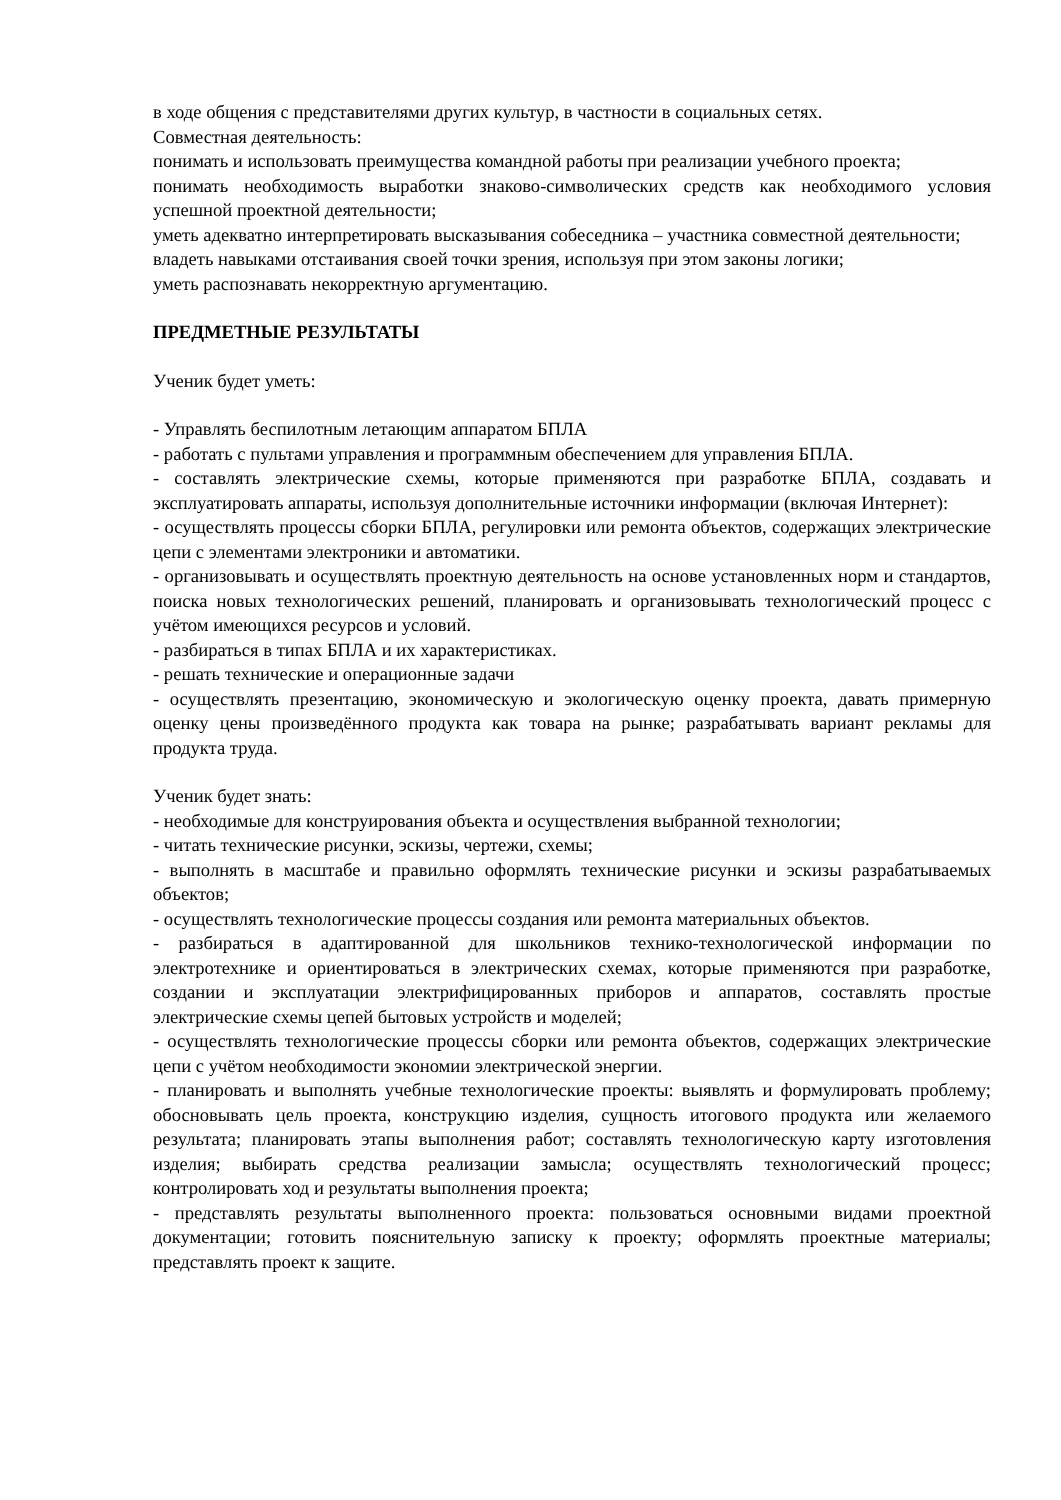в ходе общения с представителями других культур, в частности в социальных сетях.
Совместная деятельность:
понимать и использовать преимущества командной работы при реализации учебного проекта;
понимать необходимость выработки знаково-символических средств как необходимого условия успешной проектной деятельности;
уметь адекватно интерпретировать высказывания собеседника – участника совместной деятельности;
владеть навыками отстаивания своей точки зрения, используя при этом законы логики;
уметь распознавать некорректную аргументацию.
ПРЕДМЕТНЫЕ РЕЗУЛЬТАТЫ
Ученик будет уметь:
- Управлять беспилотным летающим аппаратом БПЛА
- работать с пультами управления и программным обеспечением для управления БПЛА.
- составлять электрические схемы, которые применяются при разработке БПЛА, создавать и эксплуатировать аппараты, используя дополнительные источники информации (включая Интернет):
- осуществлять процессы сборки БПЛА, регулировки или ремонта объектов, содержащих электрические цепи с элементами электроники и автоматики.
- организовывать и осуществлять проектную деятельность на основе установленных норм и стандартов, поиска новых технологических решений, планировать и организовывать технологический процесс с учётом имеющихся ресурсов и условий.
- разбираться в типах БПЛА и их характеристиках.
- решать технические и операционные задачи
- осуществлять презентацию, экономическую и экологическую оценку проекта, давать примерную оценку цены произведённого продукта как товара на рынке; разрабатывать вариант рекламы для продукта труда.
Ученик будет знать:
- необходимые для конструирования объекта и осуществления выбранной технологии;
- читать технические рисунки, эскизы, чертежи, схемы;
- выполнять в масштабе и правильно оформлять технические рисунки и эскизы разрабатываемых объектов;
- осуществлять технологические процессы создания или ремонта материальных объектов.
- разбираться в адаптированной для школьников технико-технологической информации по электротехнике и ориентироваться в электрических схемах, которые применяются при разработке, создании и эксплуатации электрифицированных приборов и аппаратов, составлять простые электрические схемы цепей бытовых устройств и моделей;
- осуществлять технологические процессы сборки или ремонта объектов, содержащих электрические цепи с учётом необходимости экономии электрической энергии.
- планировать и выполнять учебные технологические проекты: выявлять и формулировать проблему; обосновывать цель проекта, конструкцию изделия, сущность итогового продукта или желаемого результата; планировать этапы выполнения работ; составлять технологическую карту изготовления изделия; выбирать средства реализации замысла; осуществлять технологический процесс; контролировать ход и результаты выполнения проекта;
- представлять результаты выполненного проекта: пользоваться основными видами проектной документации; готовить пояснительную записку к проекту; оформлять проектные материалы; представлять проект к защите.